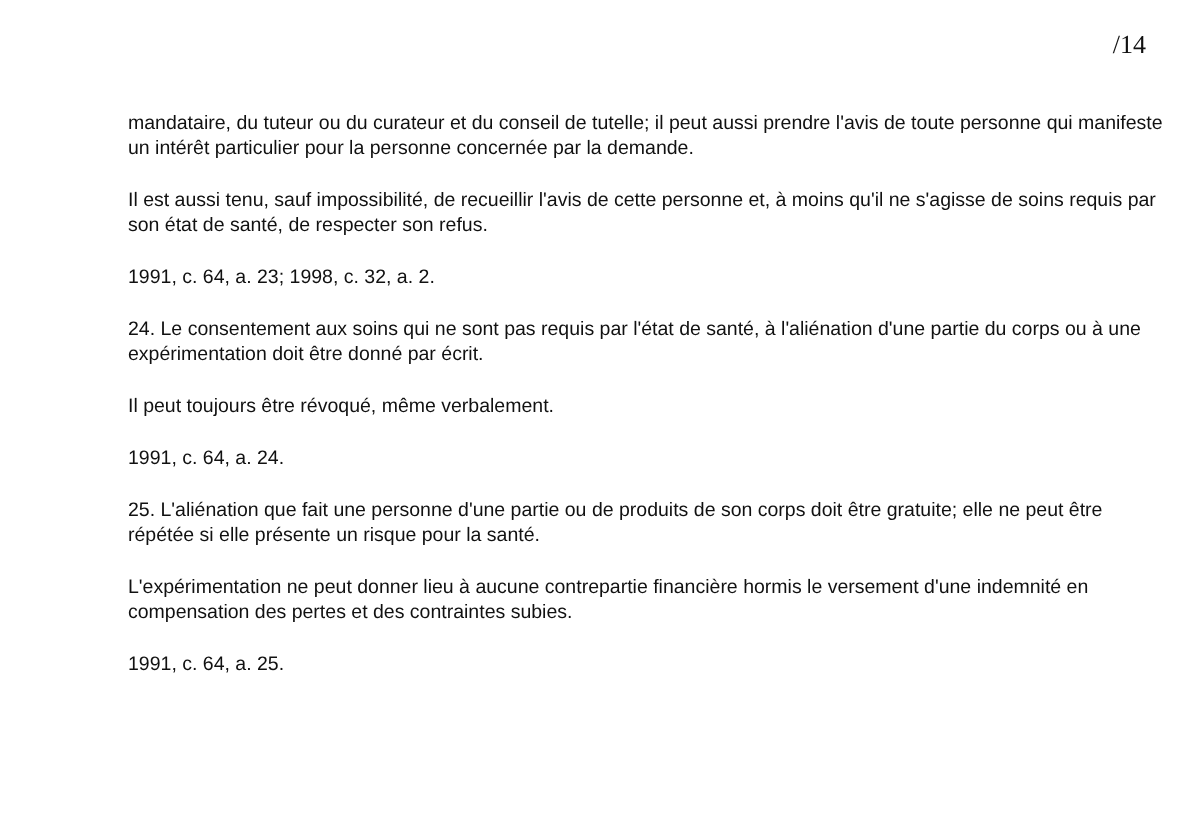/14
mandataire, du tuteur ou du curateur et du conseil de tutelle; il peut aussi prendre l'avis de toute personne qui manifeste un intérêt particulier pour la personne concernée par la demande.
Il est aussi tenu, sauf impossibilité, de recueillir l'avis de cette personne et, à moins qu'il ne s'agisse de soins requis par son état de santé, de respecter son refus.
1991, c. 64, a. 23; 1998, c. 32, a. 2.
24. Le consentement aux soins qui ne sont pas requis par l'état de santé, à l'aliénation d'une partie du corps ou à une expérimentation doit être donné par écrit.
Il peut toujours être révoqué, même verbalement.
1991, c. 64, a. 24.
25. L'aliénation que fait une personne d'une partie ou de produits de son corps doit être gratuite; elle ne peut être répétée si elle présente un risque pour la santé.
L'expérimentation ne peut donner lieu à aucune contrepartie financière hormis le versement d'une indemnité en compensation des pertes et des contraintes subies.
1991, c. 64, a. 25.